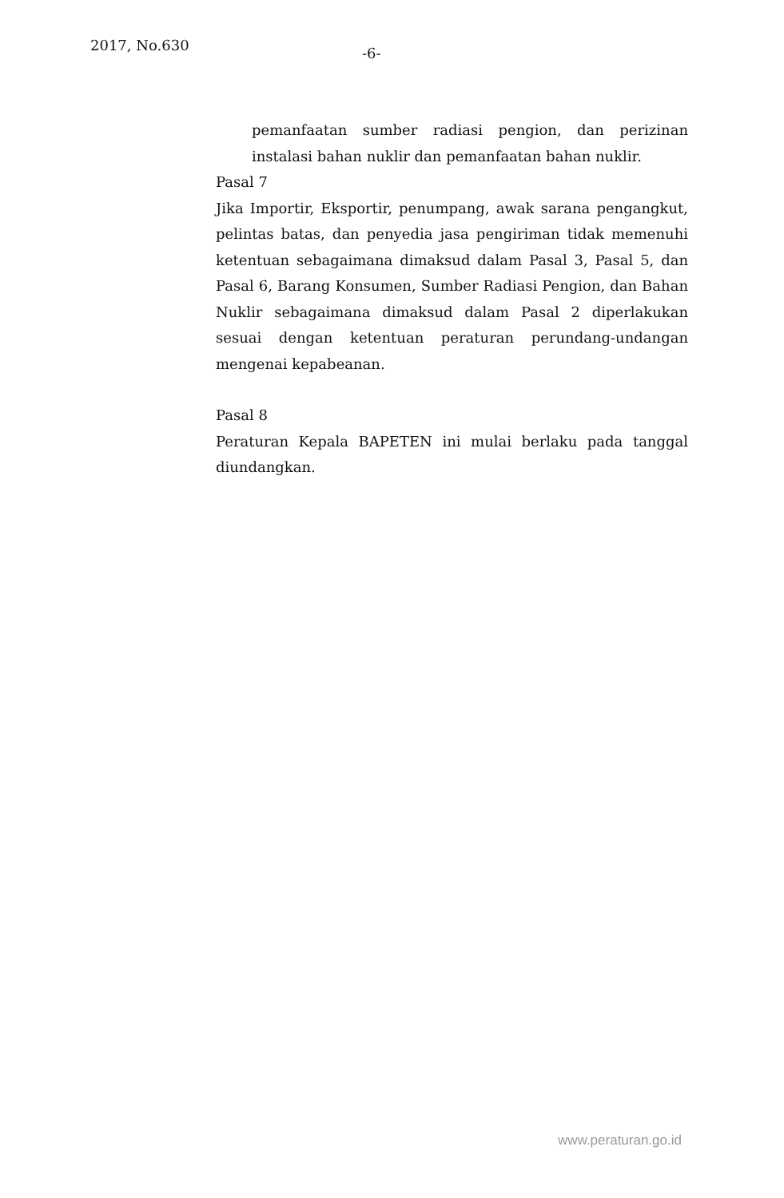2017, No.630
-6-
pemanfaatan sumber radiasi pengion, dan perizinan instalasi bahan nuklir dan pemanfaatan bahan nuklir.
Pasal 7
Jika Importir, Eksportir, penumpang, awak sarana pengangkut, pelintas batas, dan penyedia jasa pengiriman tidak memenuhi ketentuan sebagaimana dimaksud dalam Pasal 3, Pasal 5, dan Pasal 6, Barang Konsumen, Sumber Radiasi Pengion, dan Bahan Nuklir sebagaimana dimaksud dalam Pasal 2 diperlakukan sesuai dengan ketentuan peraturan perundang-undangan mengenai kepabeanan.
Pasal 8
Peraturan Kepala BAPETEN ini mulai berlaku pada tanggal diundangkan.
www.peraturan.go.id